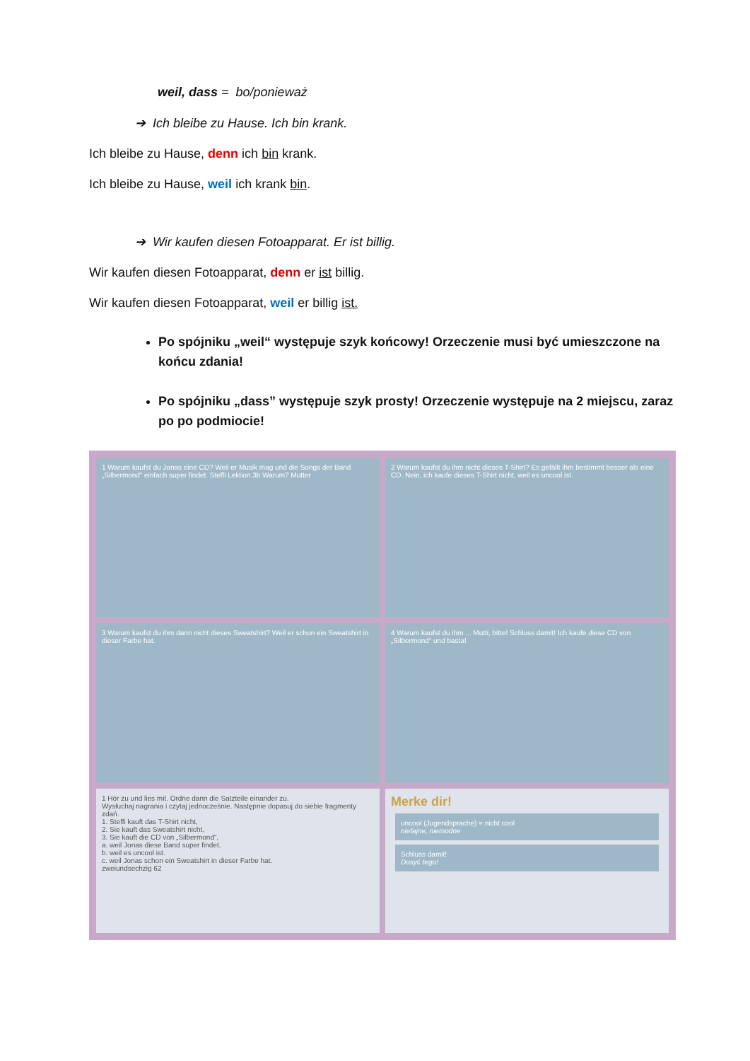weil, dass = bo/ponieważ
➔ Ich bleibe zu Hause. Ich bin krank.
Ich bleibe zu Hause, denn ich bin krank.
Ich bleibe zu Hause, weil ich krank bin.
➔ Wir kaufen diesen Fotoapparat. Er ist billig.
Wir kaufen diesen Fotoapparat, denn er ist billig.
Wir kaufen diesen Fotoapparat, weil er billig ist.
Po spójniku „weil“ występuje szyk końcowy! Orzeczenie musi być umieszczone na końcu zdania!
Po spójniku „dass” występuje szyk prosty! Orzeczenie występuje na 2 miejscu, zaraz po po podmiocie!
1 Warum kaufst du Jonas eine CD? Weil er Musik mag und die Songs der Band „Silbermond“ einfach super findet. Steffi Lektion 3b Warum? Mutter
2 Warum kaufst du ihm nicht dieses T-Shirt? Es gefällt ihm bestimmt besser als eine CD. Nein, ich kaufe dieses T-Shirt nicht, weil es uncool ist.
3 Warum kaufst du ihm dann nicht dieses Sweatshirt? Weil er schon ein Sweatshirt in dieser Farbe hat.
4 Warum kaufst du ihm ... Mutti, bitte! Schluss damit! Ich kaufe diese CD von „Silbermond“ und basta!
1 Hör zu und lies mit. Ordne dann die Satzteile einander zu.
Wysłuchaj nagrania i czytaj jednocześnie. Następnie dopasuj do siebie fragmenty zdań.
1. Steffi kauft das T-Shirt nicht,
2. Sie kauft das Sweatshirt nicht,
3. Sie kauft die CD von „Silbermond“,
a. weil Jonas diese Band super findet.
b. weil es uncool ist.
c. weil Jonas schon ein Sweatshirt in dieser Farbe hat.
zweiundsechzig 62
Merke dir!
uncool (Jugendsprache) = nicht cool
niefajne, niemodne
Schluss damit!
Dosyć tego!